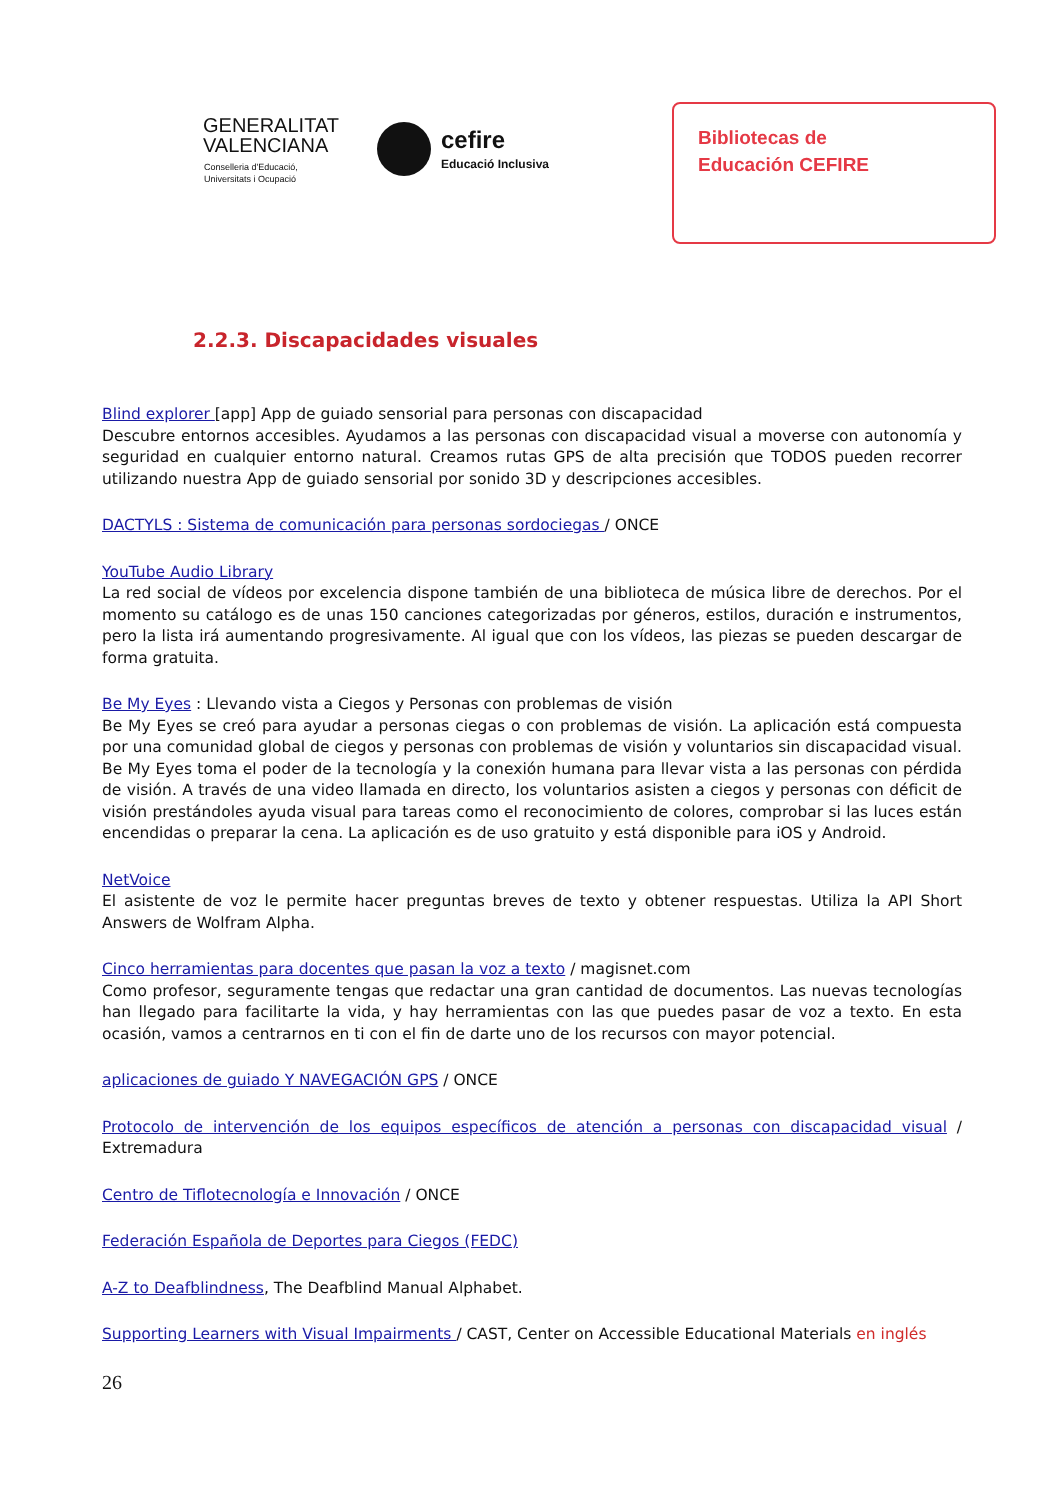GENERALITAT
VALENCIANA
Conselleria d'Educació,
Universitats i Ocupació
cefire
Educació Inclusiva
Bibliotecas de
Educación CEFIRE
2.2.3. Discapacidades visuales
Blind explorer [app] App de guiado sensorial para personas con discapacidad
Descubre entornos accesibles. Ayudamos a las personas con discapacidad visual a moverse con autonomía y seguridad en cualquier entorno natural. Creamos rutas GPS de alta precisión que TODOS pueden recorrer utilizando nuestra App de guiado sensorial por sonido 3D y descripciones accesibles.
DACTYLS : Sistema de comunicación para personas sordociegas / ONCE
YouTube Audio Library
La red social de vídeos por excelencia dispone también de una biblioteca de música libre de derechos. Por el momento su catálogo es de unas 150 canciones categorizadas por géneros, estilos, duración e instrumentos, pero la lista irá aumentando progresivamente. Al igual que con los vídeos, las piezas se pueden descargar de forma gratuita.
Be My Eyes : Llevando vista a Ciegos y Personas con problemas de visión
Be My Eyes se creó para ayudar a personas ciegas o con problemas de visión. La aplicación está compuesta por una comunidad global de ciegos y personas con problemas de visión y voluntarios sin discapacidad visual. Be My Eyes toma el poder de la tecnología y la conexión humana para llevar vista a las personas con pérdida de visión. A través de una video llamada en directo, los voluntarios asisten a ciegos y personas con déficit de visión prestándoles ayuda visual para tareas como el reconocimiento de colores, comprobar si las luces están encendidas o preparar la cena. La aplicación es de uso gratuito y está disponible para iOS y Android.
NetVoice
El asistente de voz le permite hacer preguntas breves de texto y obtener respuestas. Utiliza la API Short Answers de Wolfram Alpha.
Cinco herramientas para docentes que pasan la voz a texto / magisnet.com
Como profesor, seguramente tengas que redactar una gran cantidad de documentos. Las nuevas tecnologías han llegado para facilitarte la vida, y hay herramientas con las que puedes pasar de voz a texto. En esta ocasión, vamos a centrarnos en ti con el fin de darte uno de los recursos con mayor potencial.
aplicaciones de guiado Y NAVEGACIÓN GPS / ONCE
Protocolo de intervención de los equipos específicos de atención a personas con discapacidad visual / Extremadura
Centro de Tiflotecnología e Innovación / ONCE
Federación Española de Deportes para Ciegos (FEDC)
A-Z to Deafblindness, The Deafblind Manual Alphabet.
Supporting Learners with Visual Impairments / CAST, Center on Accessible Educational Materials en inglés
26